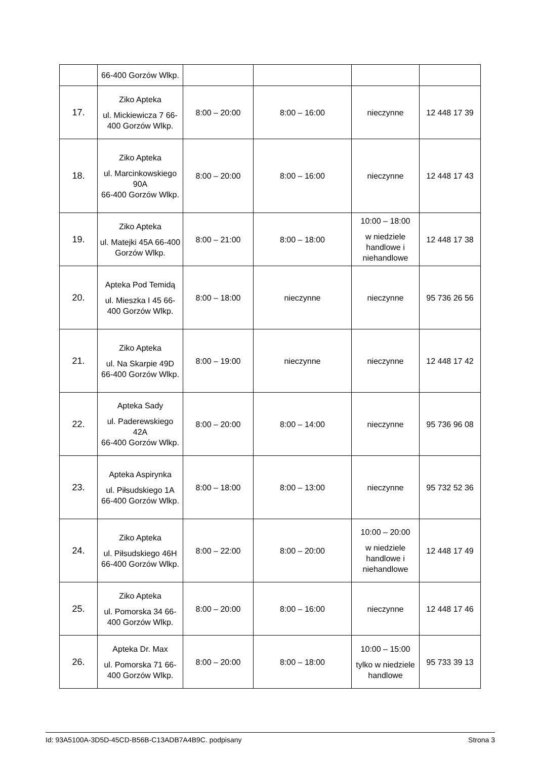| | 66-400 Gorzów Wlkp. | | | | |
| 17. | Ziko Apteka ul. Mickiewicza 7 66-400 Gorzów Wlkp. | 8:00 – 20:00 | 8:00 – 16:00 | nieczynne | 12 448 17 39 |
| 18. | Ziko Apteka ul. Marcinkowskiego 90A 66-400 Gorzów Wlkp. | 8:00 – 20:00 | 8:00 – 16:00 | nieczynne | 12 448 17 43 |
| 19. | Ziko Apteka ul. Matejki 45A 66-400 Gorzów Wlkp. | 8:00 – 21:00 | 8:00 – 18:00 | 10:00 – 18:00 w niedziele handlowe i niehandlowe | 12 448 17 38 |
| 20. | Apteka Pod Temidą ul. Mieszka I 45 66-400 Gorzów Wlkp. | 8:00 – 18:00 | nieczynne | nieczynne | 95 736 26 56 |
| 21. | Ziko Apteka ul. Na Skarpie 49D 66-400 Gorzów Wlkp. | 8:00 – 19:00 | nieczynne | nieczynne | 12 448 17 42 |
| 22. | Apteka Sady ul. Paderewskiego 42A 66-400 Gorzów Wlkp. | 8:00 – 20:00 | 8:00 – 14:00 | nieczynne | 95 736 96 08 |
| 23. | Apteka Aspirynka ul. Piłsudskiego 1A 66-400 Gorzów Wlkp. | 8:00 – 18:00 | 8:00 – 13:00 | nieczynne | 95 732 52 36 |
| 24. | Ziko Apteka ul. Piłsudskiego 46H 66-400 Gorzów Wlkp. | 8:00 – 22:00 | 8:00 – 20:00 | 10:00 – 20:00 w niedziele handlowe i niehandlowe | 12 448 17 49 |
| 25. | Ziko Apteka ul. Pomorska 34 66-400 Gorzów Wlkp. | 8:00 – 20:00 | 8:00 – 16:00 | nieczynne | 12 448 17 46 |
| 26. | Apteka Dr. Max ul. Pomorska 71 66-400 Gorzów Wlkp. | 8:00 – 20:00 | 8:00 – 18:00 | 10:00 – 15:00 tylko w niedziele handlowe | 95 733 39 13 |
Id: 93A5100A-3D5D-45CD-B56B-C13ADB7A4B9C. podpisany Strona 3